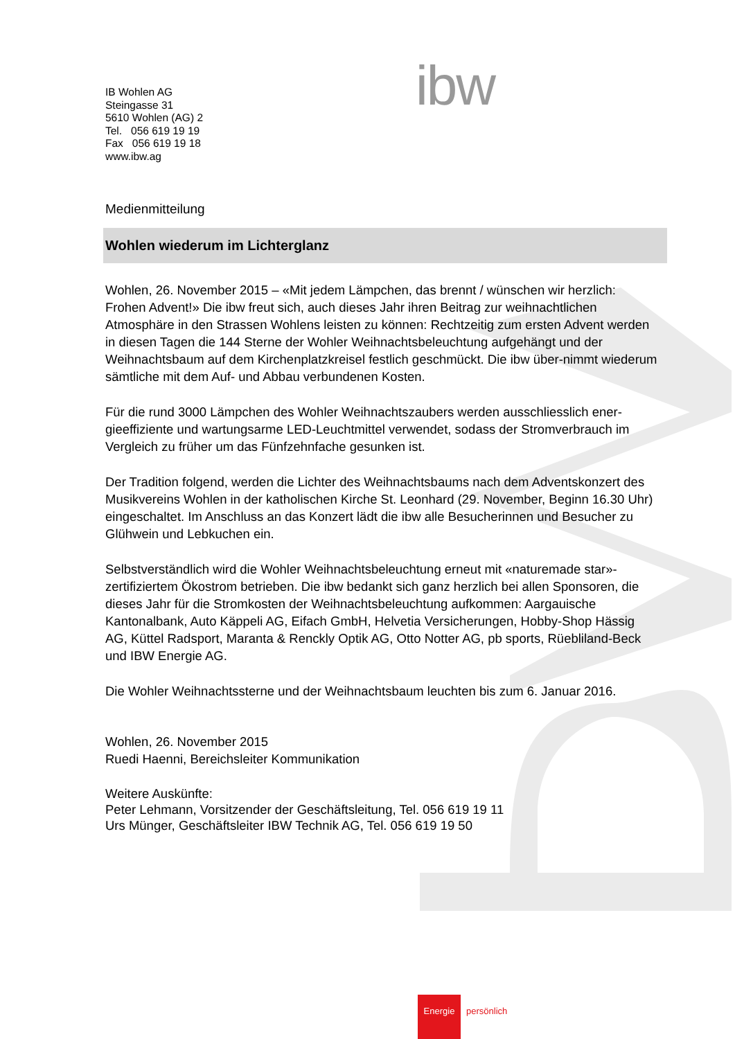ibw
IB Wohlen AG
Steingasse 31
5610 Wohlen (AG) 2
Tel. 056 619 19 19
Fax 056 619 19 18
www.ibw.ag
Medienmitteilung
Wohlen wiederum im Lichterglanz
Wohlen, 26. November 2015 – «Mit jedem Lämpchen, das brennt / wünschen wir herzlich: Frohen Advent!» Die ibw freut sich, auch dieses Jahr ihren Beitrag zur weihnachtlichen Atmosphäre in den Strassen Wohlens leisten zu können: Rechtzeitig zum ersten Advent werden in diesen Tagen die 144 Sterne der Wohler Weihnachtsbeleuchtung aufgehängt und der Weihnachtsbaum auf dem Kirchenplatzkreisel festlich geschmückt. Die ibw über-nimmt wiederum sämtliche mit dem Auf- und Abbau verbundenen Kosten.
Für die rund 3000 Lämpchen des Wohler Weihnachtszaubers werden ausschliesslich ener-gieeffiziente und wartungsarme LED-Leuchtmittel verwendet, sodass der Stromverbrauch im Vergleich zu früher um das Fünfzehnfache gesunken ist.
Der Tradition folgend, werden die Lichter des Weihnachtsbaums nach dem Adventskonzert des Musikvereins Wohlen in der katholischen Kirche St. Leonhard (29. November, Beginn 16.30 Uhr) eingeschaltet. Im Anschluss an das Konzert lädt die ibw alle Besucherinnen und Besucher zu Glühwein und Lebkuchen ein.
Selbstverständlich wird die Wohler Weihnachtsbeleuchtung erneut mit «naturemade star»-zertifiziertem Ökostrom betrieben. Die ibw bedankt sich ganz herzlich bei allen Sponsoren, die dieses Jahr für die Stromkosten der Weihnachtsbeleuchtung aufkommen: Aargauische Kantonalbank, Auto Käppeli AG, Eifach GmbH, Helvetia Versicherungen, Hobby-Shop Hässig AG, Küttel Radsport, Maranta & Renckly Optik AG, Otto Notter AG, pb sports, Rüebliland-Beck und IBW Energie AG.
Die Wohler Weihnachtssterne und der Weihnachtsbaum leuchten bis zum 6. Januar 2016.
Wohlen, 26. November 2015
Ruedi Haenni, Bereichsleiter Kommunikation
Weitere Auskünfte:
Peter Lehmann, Vorsitzender der Geschäftsleitung, Tel. 056 619 19 11
Urs Münger, Geschäftsleiter IBW Technik AG, Tel. 056 619 19 50
Energie persönlich